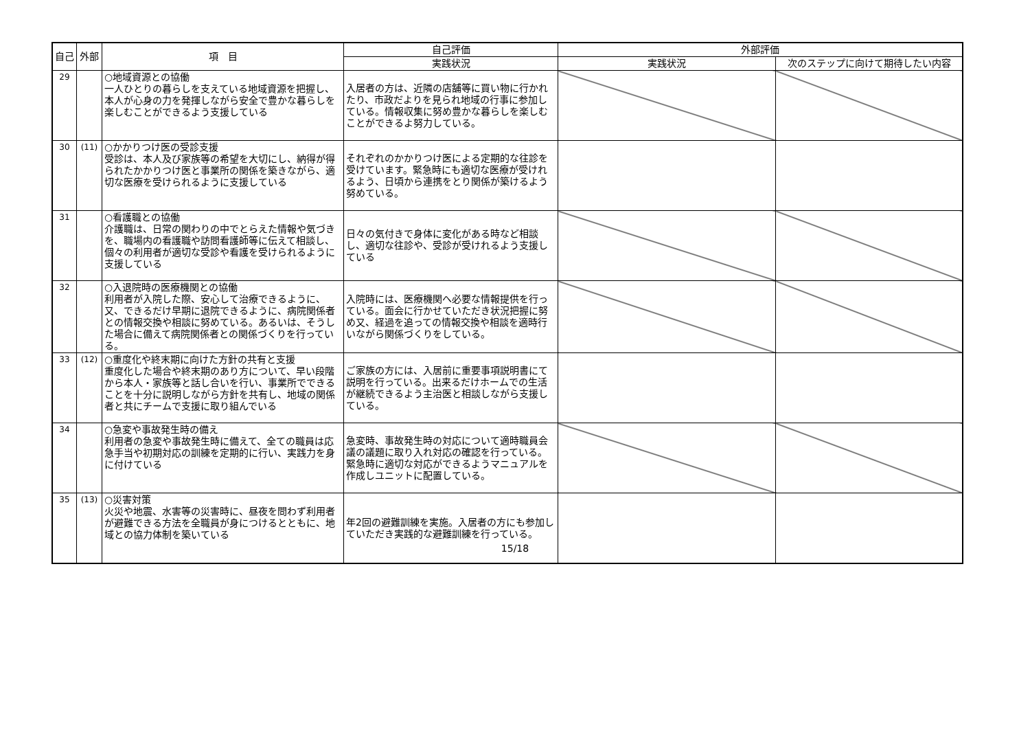| 自己 | 外部 | 項 目 | 自己評価 | 外部評価 | |
| --- | --- | --- | --- | --- | --- |
| | | | 実践状況 | 実践状況 | 次のステップに向けて期待したい内容 |
| 29 | | ○地域資源との協働 一人ひとりの暮らしを支えている地域資源を把握し、本人が心身の力を発揮しながら安全で豊かな暮らしを楽しむことができるよう支援している | 入居者の方は、近隣の店舗等に買い物に行かれたり、市政だよりを見られ地域の行事に参加している。情報収集に努め豊かな暮らしを楽しむことができるよ努力している。 | | |
| 30 | (11) | ○かかりつけ医の受診支援 受診は、本人及び家族等の希望を大切にし、納得が得られたかかりつけ医と事業所の関係を築きながら、適切な医療を受けられるように支援している | それぞれのかかりつけ医による定期的な往診を受けています。緊急時にも適切な医療が受けれるよう、日頃から連携をとり関係が築けるよう努めている。 | | |
| 31 | | ○看護職との協働 介護職は、日常の関わりの中でとらえた情報や気づきを、職場内の看護職や訪問看護師等に伝えて相談し、個々の利用者が適切な受診や看護を受けられるように支援している | 日々の気付きで身体に変化がある時など相談し、適切な往診や、受診が受けれるよう支援している | | |
| 32 | | ○入退院時の医療機関との協働 利用者が入院した際、安心して治療できるように、又、できるだけ早期に退院できるように、病院関係者との情報交換や相談に努めている。あるいは、そうした場合に備えて病院関係者との関係づくりを行っている。 | 入院時には、医療機関へ必要な情報提供を行っている。面会に行かせていただき状況把握に努め又、経過を追っての情報交換や相談を適時行いながら関係づくりをしている。 | | |
| 33 | (12) | ○重度化や終末期に向けた方針の共有と支援 重度化した場合や終末期のあり方について、早い段階から本人・家族等と話し合いを行い、事業所でできることを十分に説明しながら方針を共有し、地域の関係者と共にチームで支援に取り組んでいる | ご家族の方には、入居前に重要事項説明書にて説明を行っている。出来るだけホームでの生活が継続できるよう主治医と相談しながら支援している。 | | |
| 34 | | ○急変や事故発生時の備え 利用者の急変や事故発生時に備えて、全ての職員は応急手当や初期対応の訓練を定期的に行い、実践力を身に付けている | 急変時、事故発生時の対応について適時職員会議の議題に取り入れ対応の確認を行っている。緊急時に適切な対応ができるようマニュアルを作成しユニットに配置している。 | | |
| 35 | (13) | ○災害対策 火災や地震、水害等の災害時に、昼夜を問わず利用者が避難できる方法を全職員が身につけるとともに、地域との協力体制を築いている | 年2回の避難訓練を実施。入居者の方にも参加していただき実践的な避難訓練を行っている。 | | |
15/18